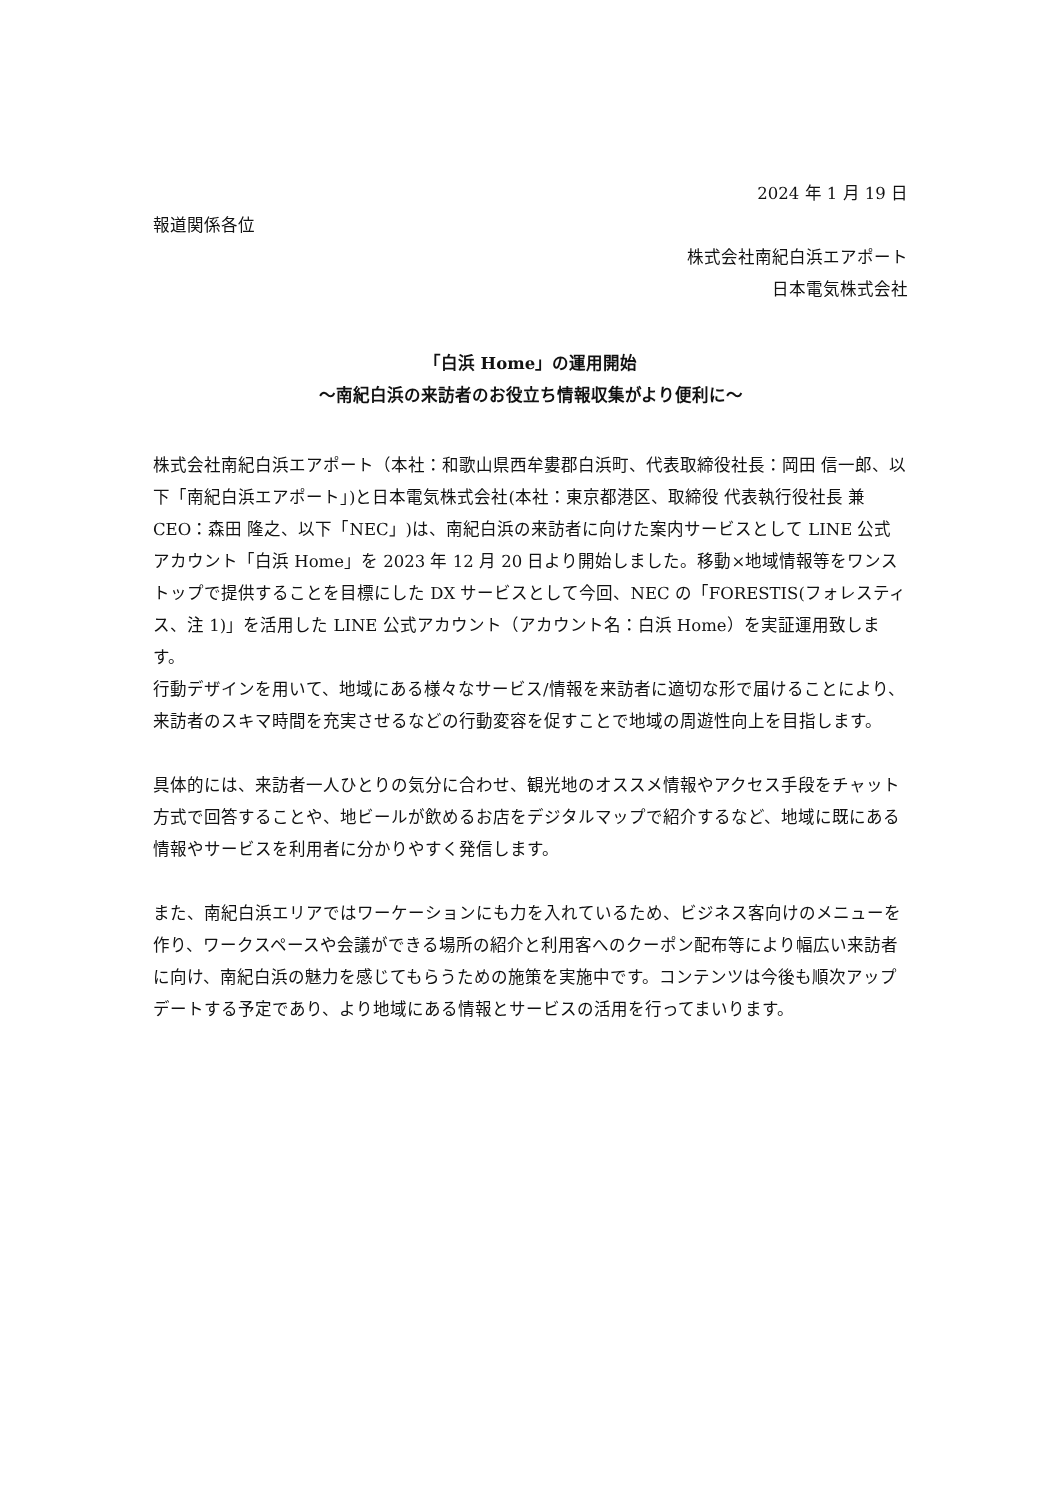2024 年 1 月 19 日
報道関係各位
株式会社南紀白浜エアポート
日本電気株式会社
「白浜 Home」の運用開始
〜南紀白浜の来訪者のお役立ち情報収集がより便利に〜
株式会社南紀白浜エアポート（本社：和歌山県西牟婁郡白浜町、代表取締役社長：岡田 信一郎、以下「南紀白浜エアポート」)と日本電気株式会社(本社：東京都港区、取締役 代表執行役社長 兼 CEO：森田 隆之、以下「NEC」)は、南紀白浜の来訪者に向けた案内サービスとして LINE 公式アカウント「白浜 Home」を 2023 年 12 月 20 日より開始しました。移動×地域情報等をワンストップで提供することを目標にした DX サービスとして今回、NEC の「FORESTIS(フォレスティス、注 1)」を活用した LINE 公式アカウント（アカウント名：白浜 Home）を実証運用致します。
行動デザインを用いて、地域にある様々なサービス/情報を来訪者に適切な形で届けることにより、来訪者のスキマ時間を充実させるなどの行動変容を促すことで地域の周遊性向上を目指します。
具体的には、来訪者一人ひとりの気分に合わせ、観光地のオススメ情報やアクセス手段をチャット方式で回答することや、地ビールが飲めるお店をデジタルマップで紹介するなど、地域に既にある情報やサービスを利用者に分かりやすく発信します。
また、南紀白浜エリアではワーケーションにも力を入れているため、ビジネス客向けのメニューを作り、ワークスペースや会議ができる場所の紹介と利用客へのクーポン配布等により幅広い来訪者に向け、南紀白浜の魅力を感じてもらうための施策を実施中です。コンテンツは今後も順次アップデートする予定であり、より地域にある情報とサービスの活用を行ってまいります。